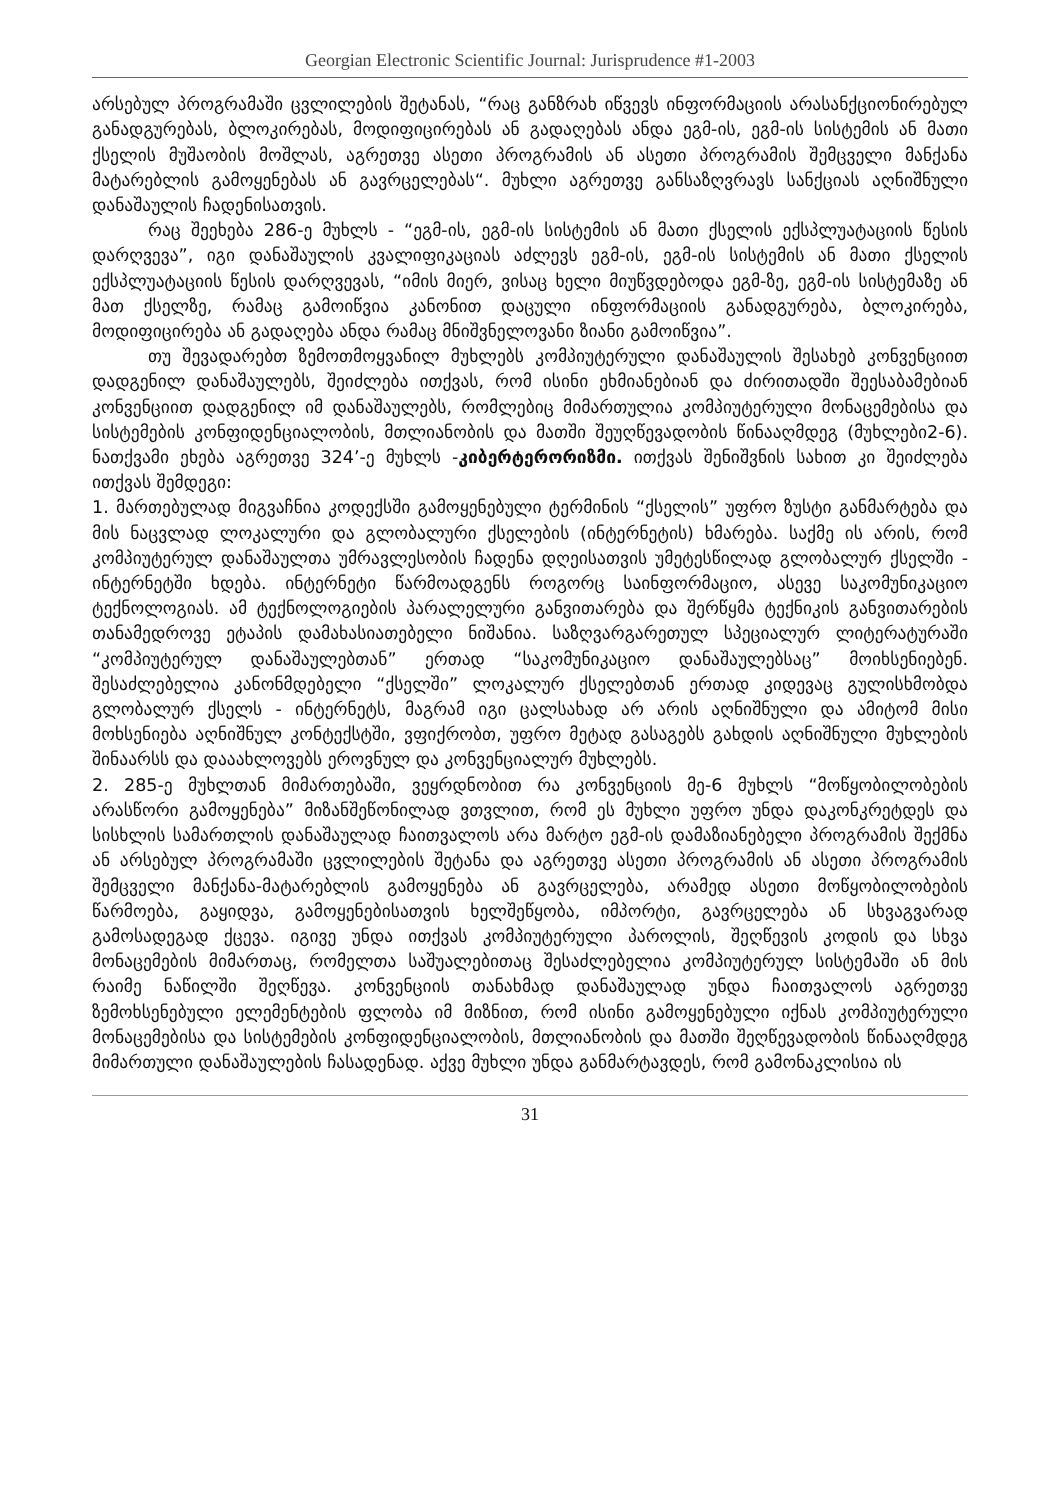Georgian Electronic Scientific Journal: Jurisprudence #1-2003
არსებულ პროგრამაში ცვლილების შეტანას, “რაც განზრახ იწვევს ინფორმაციის არასანქციონირებულ განადგურებას, ბლოკირებას, მოდიფიცირებას ან გადაღებას ანდა ეგმ-ის, ეგმ-ის სისტემის ან მათი ქსელის მუშაობის მოშლას, აგრეთვე ასეთი პროგრამის ან ასეთი პროგრამის შემცველი მანქანა მატარებლის გამოყენებას ან გავრცელებას“. მუხლი აგრეთვე განსაზღვრავს სანქციას აღნიშნული დანაშაულის ჩადენისათვის.
რაც შეეხება 286-ე მუხლს - “ეგმ-ის, ეგმ-ის სისტემის ან მათი ქსელის ექსპლუატაციის წესის დარღვევა”, იგი დანაშაულის კვალიფიკაციას აძლევს ეგმ-ის, ეგმ-ის სისტემის ან მათი ქსელის ექსპლუატაციის წესის დარღვევას, “იმის მიერ, ვისაც ხელი მიუწვდებოდა ეგმ-ზე, ეგმ-ის სისტემაზე ან მათ ქსელზე, რამაც გამოიწვია კანონით დაცული ინფორმაციის განადგურება, ბლოკირება, მოდიფიცირება ან გადაღება ანდა რამაც მნიშვნელოვანი ზიანი გამოიწვია”.
თუ შევადარებთ ზემოთმოყვანილ მუხლებს კომპიუტერული დანაშაულის შესახებ კონვენციით დადგენილ დანაშაულებს, შეიძლება ითქვას, რომ ისინი ეხმიანებიან და ძირითადში შეესაბამებიან კონვენციით დადგენილ იმ დანაშაულებს, რომლებიც მიმართულია კომპიუტერული მონაცემებისა და სისტემების კონფიდენციალობის, მთლიანობის და მათში შეუღწევადობის წინააღმდეგ (მუხლები2-6). ნათქვამი ეხება აგრეთვე 324’-ე მუხლს -კიბერტერორიზმი. ითქვას შენიშვნის სახით კი შეიძლება ითქვას შემდეგი:
1. მართებულად მიგვაჩნია კოდექსში გამოყენებული ტერმინის “ქსელის” უფრო ზუსტი განმარტება და მის ნაცვლად ლოკალური და გლობალური ქსელების (ინტერნეტის) ხმარება. საქმე ის არის, რომ კომპიუტერულ დანაშაულთა უმრავლესობის ჩადენა დღეისათვის უმეტესწილად გლობალურ ქსელში - ინტერნეტში ხდება. ინტერნეტი წარმოადგენს როგორც საინფორმაციო, ასევე საკომუნიკაციო ტექნოლოგიას. ამ ტექნოლოგიების პარალელური განვითარება და შერწყმა ტექნიკის განვითარების თანამედროვე ეტაპის დამახასიათებელი ნიშანია. საზღვარგარეთულ სპეციალურ ლიტერატურაში “კომპიუტერულ დანაშაულებთან” ერთად “საკომუნიკაციო დანაშაულებსაც” მოიხსენიებენ. შესაძლებელია კანონმდებელი “ქსელში” ლოკალურ ქსელებთან ერთად კიდევაც გულისხმობდა გლობალურ ქსელს - ინტერნეტს, მაგრამ იგი ცალსახად არ არის აღნიშნული და ამიტომ მისი მოხსენიება აღნიშნულ კონტექსტში, ვფიქრობთ, უფრო მეტად გასაგებს გახდის აღნიშნული მუხლების შინაარსს და დააახლოვებს ეროვნულ და კონვენციალურ მუხლებს.
2. 285-ე მუხლთან მიმართებაში, ვეყრდნობით რა კონვენციის მე-6 მუხლს “მოწყობილობების არასწორი გამოყენება” მიზანშეწონილად ვთვლით, რომ ეს მუხლი უფრო უნდა დაკონკრეტდეს და სისხლის სამართლის დანაშაულად ჩაითვალოს არა მარტო ეგმ-ის დამაზიანებელი პროგრამის შექმნა ან არსებულ პროგრამაში ცვლილების შეტანა და აგრეთვე ასეთი პროგრამის ან ასეთი პროგრამის შემცველი მანქანა-მატარებლის გამოყენება ან გავრცელება, არამედ ასეთი მოწყობილობების წარმოება, გაყიდვა, გამოყენებისათვის ხელშეწყობა, იმპორტი, გავრცელება ან სხვაგვარად გამოსადეგად ქცევა. იგივე უნდა ითქვას კომპიუტერული პაროლის, შეღწევის კოდის და სხვა მონაცემების მიმართაც, რომელთა საშუალებითაც შესაძლებელია კომპიუტერულ სისტემაში ან მის რაიმე ნაწილში შეღწევა. კონვენციის თანახმად დანაშაულად უნდა ჩაითვალოს აგრეთვე ზემოხსენებული ელემენტების ფლობა იმ მიზნით, რომ ისინი გამოყენებული იქნას კომპიუტერული მონაცემებისა და სისტემების კონფიდენციალობის, მთლიანობის და მათში შეღწევადობის წინააღმდეგ მიმართული დანაშაულების ჩასადენად. აქვე მუხლი უნდა განმარტავდეს, რომ გამონაკლისია ის
31